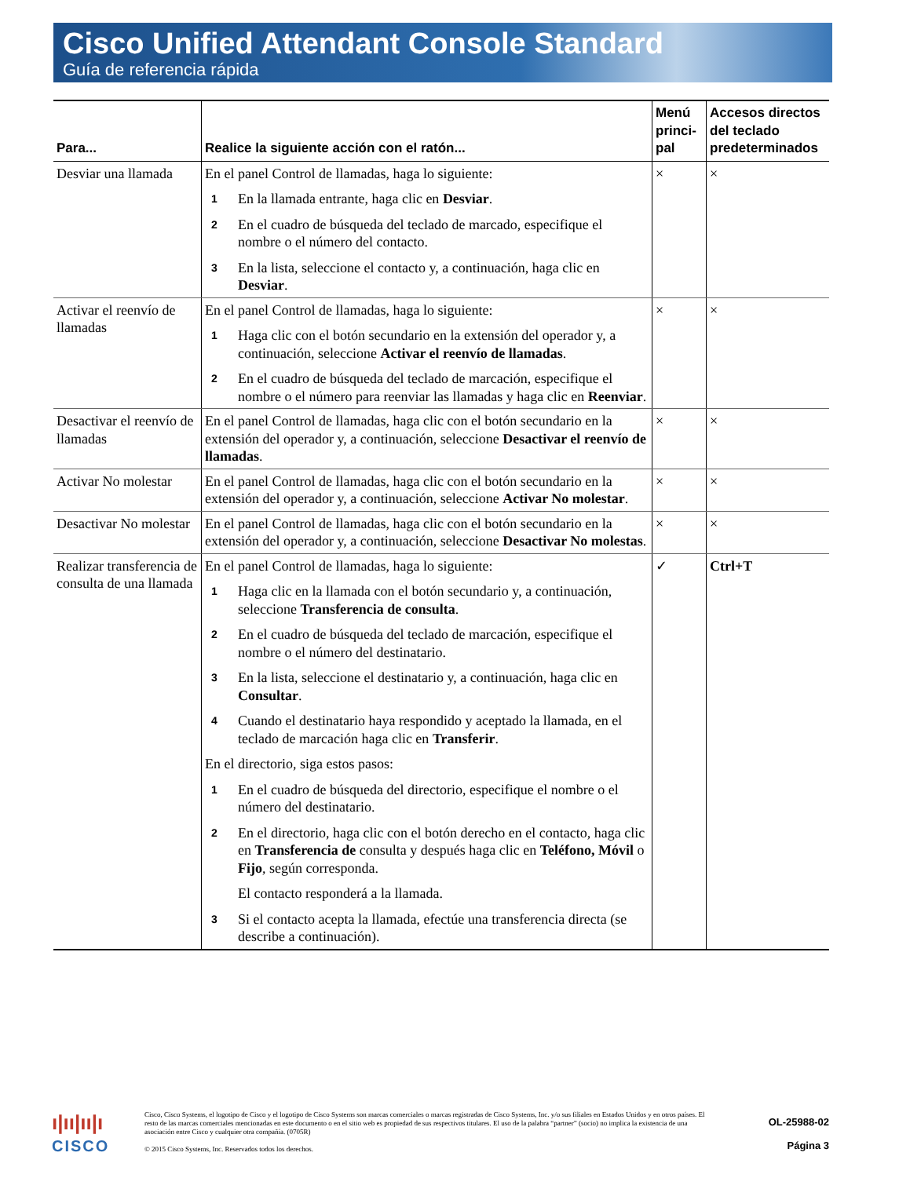Cisco Unified Attendant Console Standard
Guía de referencia rápida
| Para... | Realice la siguiente acción con el ratón... | Menú princi-pal | Accesos directos del teclado predeterminados |
| --- | --- | --- | --- |
| Desviar una llamada | En el panel Control de llamadas, haga lo siguiente: 1 En la llamada entrante, haga clic en Desviar . 2 En el cuadro de búsqueda del teclado de marcado, especifique el nombre o el número del contacto. 3 En la lista, seleccione el contacto y, a continuación, haga clic en Desviar . | × | × |
| Activar el reenvío de llamadas | En el panel Control de llamadas, haga lo siguiente: 1 Haga clic con el botón secundario en la extensión del operador y, a continuación, seleccione Activar el reenvío de llamadas . 2 En el cuadro de búsqueda del teclado de marcación, especifique el nombre o el número para reenviar las llamadas y haga clic en Reenviar . | × | × |
| Desactivar el reenvío de llamadas | En el panel Control de llamadas, haga clic con el botón secundario en la extensión del operador y, a continuación, seleccione Desactivar el reenvío de llamadas . | × | × |
| Activar No molestar | En el panel Control de llamadas, haga clic con el botón secundario en la extensión del operador y, a continuación, seleccione Activar No molestar . | × | × |
| Desactivar No molestar | En el panel Control de llamadas, haga clic con el botón secundario en la extensión del operador y, a continuación, seleccione Desactivar No molestas . | × | × |
| Realizar transferencia de consulta de una llamada | En el panel Control de llamadas, haga lo siguiente: 1 Haga clic en la llamada con el botón secundario y, a continuación, seleccione Transferencia de consulta . 2 En el cuadro de búsqueda del teclado de marcación, especifique el nombre o el número del destinatario. 3 En la lista, seleccione el destinatario y, a continuación, haga clic en Consultar . 4 Cuando el destinatario haya respondido y aceptado la llamada, en el teclado de marcación haga clic en Transferir . En el directorio, siga estos pasos: 1 En el cuadro de búsqueda del directorio, especifique el nombre o el número del destinatario. 2 En el directorio, haga clic con el botón derecho en el contacto, haga clic en Transferencia de consulta y después haga clic en Teléfono, Móvil o Fijo , según corresponda. El contacto responderá a la llamada. 3 Si el contacto acepta la llamada, efectúe una transferencia directa (se describe a continuación). | ✓ | Ctrl+T |
ı|ıı|ıı|ı
CISCO
Cisco, Cisco Systems, el logotipo de Cisco y el logotipo de Cisco Systems son marcas comerciales o marcas registradas de Cisco Systems, Inc. y/o sus filiales en Estados Unidos y en otros países. El resto de las marcas comerciales mencionadas en este documento o en el sitio web es propiedad de sus respectivos titulares. El uso de la palabra “partner” (socio) no implica la existencia de una asociación entre Cisco y cualquier otra compañía. (0705R)
© 2015 Cisco Systems, Inc. Reservados todos los derechos.
OL-25988-02
Página 3